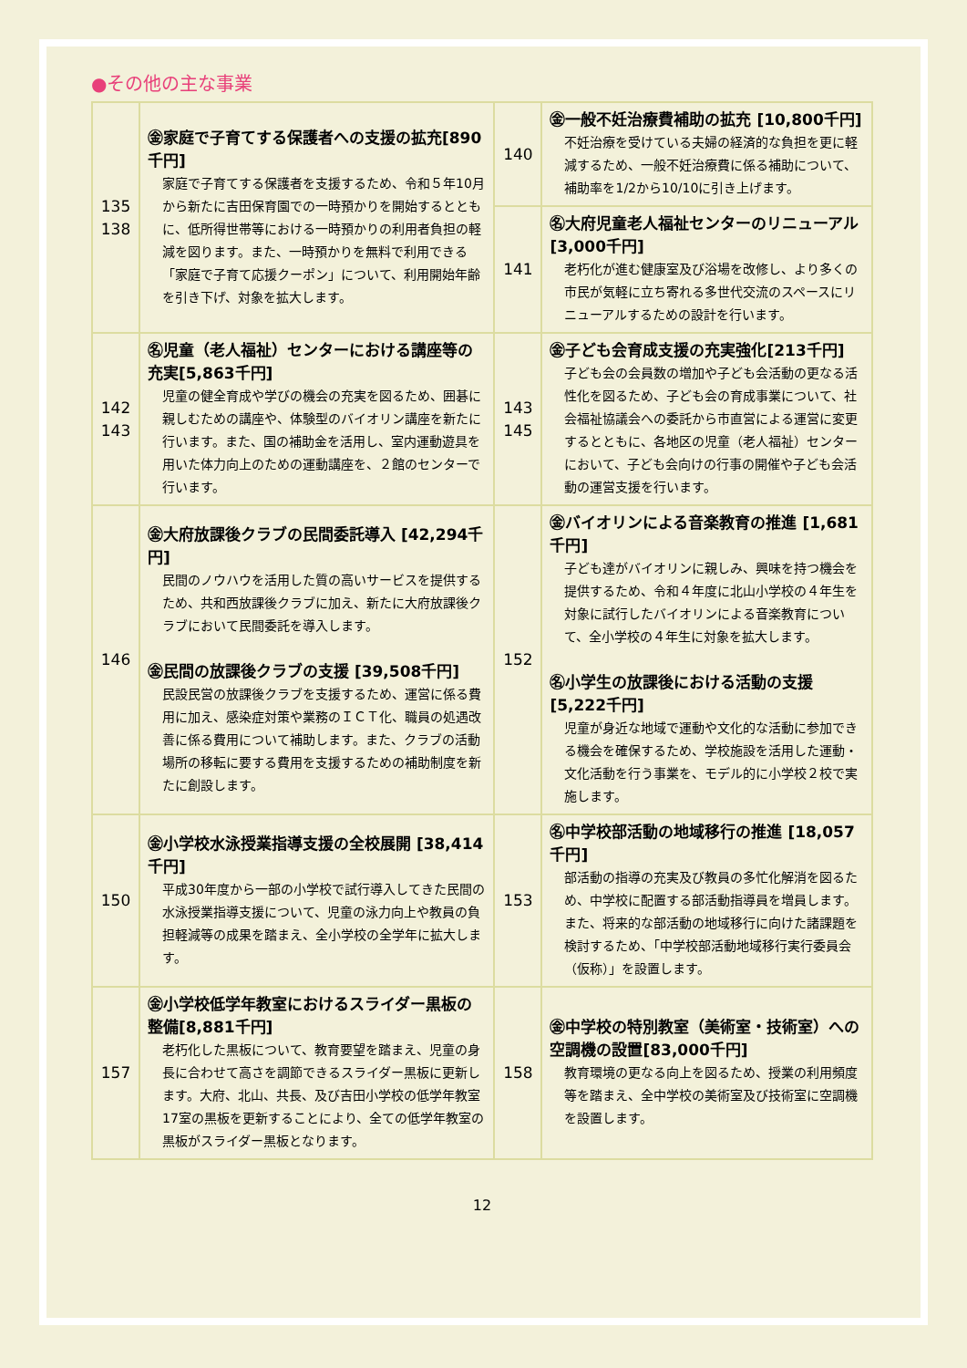●その他の主な事業
| 135 138 | ㊎家庭で子育てする保護者への支援の拡充[890千円] 家庭で子育てする保護者を支援するため、令和５年10月から新たに吉田保育園での一時預かりを開始するとともに、低所得世帯等における一時預かりの利用者負担の軽減を図ります。また、一時預かりを無料で利用できる「家庭で子育て応援クーポン」について、利用開始年齢を引き下げ、対象を拡大します。 | 140 | ㊎一般不妊治療費補助の拡充 [10,800千円] 不妊治療を受けている夫婦の経済的な負担を更に軽減するため、一般不妊治療費に係る補助について、補助率を1/2から10/10に引き上げます。 |
| | | 141 | ㊔大府児童老人福祉センターのリニューアル[3,000千円] 老朽化が進む健康室及び浴場を改修し、より多くの市民が気軽に立ち寄れる多世代交流のスペースにリニューアルするための設計を行います。 |
| 142 143 | ㊔児童（老人福祉）センターにおける講座等の充実[5,863千円] 児童の健全育成や学びの機会の充実を図るため、囲碁に親しむための講座や、体験型のバイオリン講座を新たに行います。また、国の補助金を活用し、室内運動遊具を用いた体力向上のための運動講座を、２館のセンターで行います。 | 143 145 | ㊎子ども会育成支援の充実強化[213千円] 子ども会の会員数の増加や子ども会活動の更なる活性化を図るため、子ども会の育成事業について、社会福祉協議会への委託から市直営による運営に変更するとともに、各地区の児童（老人福祉）センターにおいて、子ども会向けの行事の開催や子ども会活動の運営支援を行います。 |
| 146 | ㊎大府放課後クラブの民間委託導入 [42,294千円] 民間のノウハウを活用した質の高いサービスを提供するため、共和西放課後クラブに加え、新たに大府放課後クラブにおいて民間委託を導入します。 ㊎民間の放課後クラブの支援 [39,508千円] 民設民営の放課後クラブを支援するため、運営に係る費用に加え、感染症対策や業務のＩＣＴ化、職員の処遇改善に係る費用について補助します。また、クラブの活動場所の移転に要する費用を支援するための補助制度を新たに創設します。 | 152 | ㊎バイオリンによる音楽教育の推進 [1,681千円] 子ども達がバイオリンに親しみ、興味を持つ機会を提供するため、令和４年度に北山小学校の４年生を対象に試行したバイオリンによる音楽教育について、全小学校の４年生に対象を拡大します。 ㊔小学生の放課後における活動の支援 [5,222千円] 児童が身近な地域で運動や文化的な活動に参加できる機会を確保するため、学校施設を活用した運動・文化活動を行う事業を、モデル的に小学校２校で実施します。 |
| 150 | ㊎小学校水泳授業指導支援の全校展開 [38,414千円] 平成30年度から一部の小学校で試行導入してきた民間の水泳授業指導支援について、児童の泳力向上や教員の負担軽減等の成果を踏まえ、全小学校の全学年に拡大します。 | 153 | ㊔中学校部活動の地域移行の推進 [18,057千円] 部活動の指導の充実及び教員の多忙化解消を図るため、中学校に配置する部活動指導員を増員します。また、将来的な部活動の地域移行に向けた諸課題を検討するため、「中学校部活動地域移行実行委員会（仮称）」を設置します。 |
| 157 | ㊎小学校低学年教室におけるスライダー黒板の整備[8,881千円] 老朽化した黒板について、教育要望を踏まえ、児童の身長に合わせて高さを調節できるスライダー黒板に更新します。大府、北山、共長、及び吉田小学校の低学年教室17室の黒板を更新することにより、全ての低学年教室の黒板がスライダー黒板となります。 | 158 | ㊎中学校の特別教室（美術室・技術室）への空調機の設置[83,000千円] 教育環境の更なる向上を図るため、授業の利用頻度等を踏まえ、全中学校の美術室及び技術室に空調機を設置します。 |
12